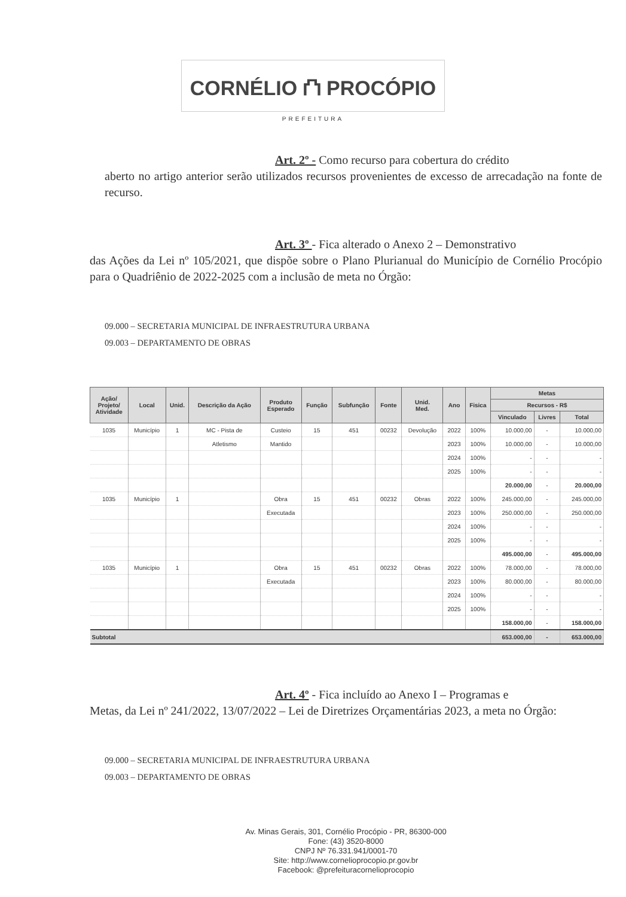CORNÉLIO ⛫ PROCÓPIO
PREFEITURA
Art. 2º - Como recurso para cobertura do crédito
aberto no artigo anterior serão utilizados recursos provenientes de excesso de arrecadação na fonte de recurso.
Art. 3º - Fica alterado o Anexo 2 – Demonstrativo
das Ações da Lei nº 105/2021, que dispõe sobre o Plano Plurianual do Município de Cornélio Procópio para o Quadriênio de 2022-2025 com a inclusão de meta no Órgão:
09.000 – SECRETARIA MUNICIPAL DE INFRAESTRUTURA URBANA
09.003 – DEPARTAMENTO DE OBRAS
| Ação/ Projeto/ Atividade | Local | Unid. | Descrição da Ação | Produto Esperado | Função | Subfunção | Fonte | Unid. Med. | Ano | Fisica | Metas | | |
| --- | --- | --- | --- | --- | --- | --- | --- | --- | --- | --- | --- | --- | --- |
| | | | | | | | | | | | Recursos - R$ | | |
| | | | | | | | | | | | Vinculado | Livres | Total |
| 1035 | Município | 1 | MC - Pista de | Custeio | 15 | 451 | 00232 | Devolução | 2022 | 100% | 10.000,00 | - | 10.000,00 |
| | | | Atletismo | Mantido | | | | | 2023 | 100% | 10.000,00 | - | 10.000,00 |
| | | | | | | | | | 2024 | 100% | - | - | - |
| | | | | | | | | | 2025 | 100% | - | - | - |
| | | | | | | | | | | | 20.000,00 | - | 20.000,00 |
| 1035 | Município | 1 | | Obra | 15 | 451 | 00232 | Obras | 2022 | 100% | 245.000,00 | - | 245.000,00 |
| | | | | Executada | | | | | 2023 | 100% | 250.000,00 | - | 250.000,00 |
| | | | | | | | | | 2024 | 100% | - | - | - |
| | | | | | | | | | 2025 | 100% | - | - | - |
| | | | | | | | | | | | 495.000,00 | - | 495.000,00 |
| 1035 | Município | 1 | | Obra | 15 | 451 | 00232 | Obras | 2022 | 100% | 78.000,00 | - | 78.000,00 |
| | | | | Executada | | | | | 2023 | 100% | 80.000,00 | - | 80.000,00 |
| | | | | | | | | | 2024 | 100% | - | - | - |
| | | | | | | | | | 2025 | 100% | - | - | - |
| | | | | | | | | | | | 158.000,00 | - | 158.000,00 |
| Subtotal | | | | | | | | | | | 653.000,00 | - | 653.000,00 |
Art. 4º - Fica incluído ao Anexo I – Programas e
Metas, da Lei nº 241/2022, 13/07/2022 – Lei de Diretrizes Orçamentárias 2023, a meta no Órgão:
09.000 – SECRETARIA MUNICIPAL DE INFRAESTRUTURA URBANA
09.003 – DEPARTAMENTO DE OBRAS
Av. Minas Gerais, 301, Cornélio Procópio - PR, 86300-000
Fone: (43) 3520-8000
CNPJ Nº 76.331.941/0001-70
Site: http://www.cornelioprocopio.pr.gov.br
Facebook: @prefeituracornelioprocopio